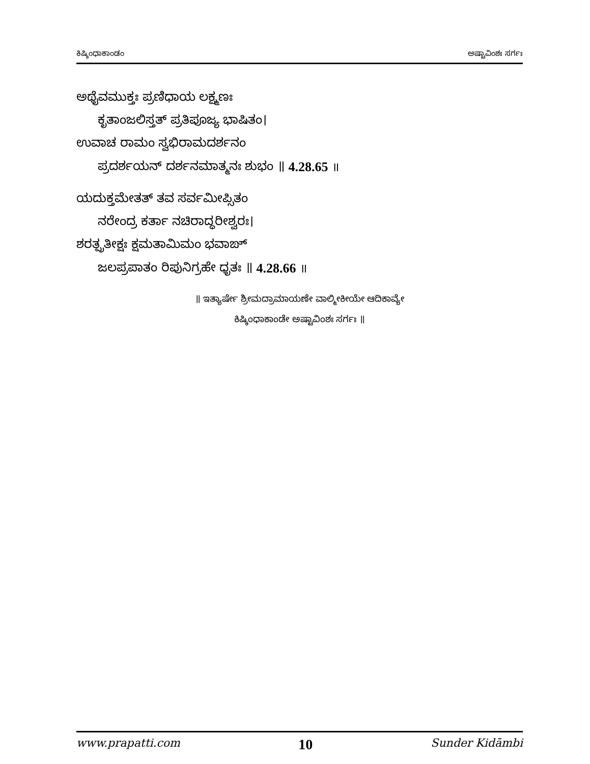ಕಿಷ್ಕಿಂಧಾಕಾಂಡಂ ಅಷ್ಟಾವಿಂಶಃ ಸರ್ಗಃ
ಅಥೈವಮುಕ್ತಃ ಪ್ರಣಿಧಾಯ ಲಕ್ಷ್ಮಣಃ
ಕೃತಾಂಜಲಿಸ್ತತ್ ಪ್ರತಿಪೂಜ್ಯ ಭಾಷಿತಂ।
ಉವಾಚ ರಾಮಂ ಸ್ವಭಿರಾಮದರ್ಶನಂ
ಪ್ರದರ್ಶಯನ್ ದರ್ಶನಮಾತ್ಮನಃ ಶುಭಂ ॥ 4.28.65 ॥
ಯದುಕ್ತಮೇತತ್ ತವ ಸರ್ವಮೀಪ್ಸಿತಂ
ನರೇಂದ್ರ ಕರ್ತಾ ನಚಿರಾದ್ಧರೀಶ್ವರಃ।
ಶರತ್ಪ್ರತೀಕ್ಷಃ ಕ್ಷಮತಾಮಿಮಂ ಭವಾಙ್
ಜಲಪ್ರಪಾತಂ ರಿಪುನಿಗ್ರಹೇ ಧೃತಃ ॥ 4.28.66 ॥
॥ ಇತ್ಯಾರ್ಷೇ ಶ್ರೀಮದ್ರಾಮಾಯಣೇ ವಾಲ್ಮೀಕೀಯೇ ಆದಿಕಾವ್ಯೇ
ಕಿಷ್ಕಿಂಧಾಕಾಂಡೇ ಅಷ್ಟಾವಿಂಶಃ ಸರ್ಗಃ ॥
www.prapatti.com 10 Sunder Kidāmbi